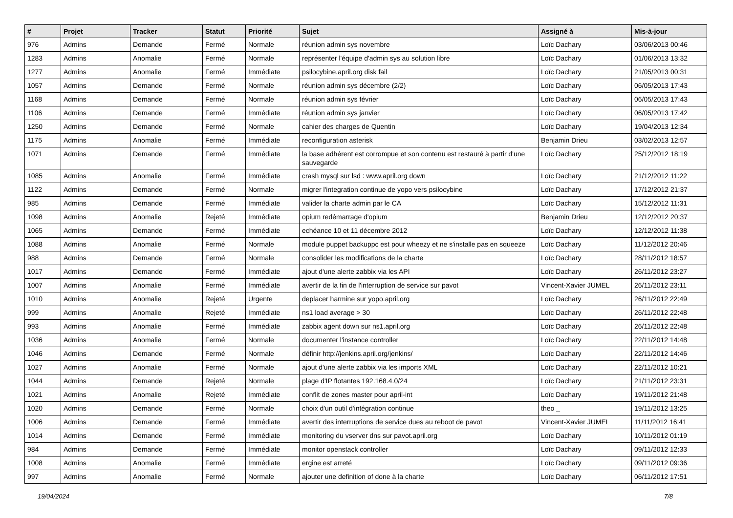| # | Projet | Tracker | Statut | Priorité | Sujet | Assigné à | Mis-à-jour |
| --- | --- | --- | --- | --- | --- | --- | --- |
| 976 | Admins | Demande | Fermé | Normale | réunion admin sys novembre | Loïc Dachary | 03/06/2013 00:46 |
| 1283 | Admins | Anomalie | Fermé | Normale | représenter l'équipe d'admin sys au solution libre | Loïc Dachary | 01/06/2013 13:32 |
| 1277 | Admins | Anomalie | Fermé | Immédiate | psilocybine.april.org disk fail | Loïc Dachary | 21/05/2013 00:31 |
| 1057 | Admins | Demande | Fermé | Normale | réunion admin sys décembre (2/2) | Loïc Dachary | 06/05/2013 17:43 |
| 1168 | Admins | Demande | Fermé | Normale | réunion admin sys février | Loïc Dachary | 06/05/2013 17:43 |
| 1106 | Admins | Demande | Fermé | Immédiate | réunion admin sys janvier | Loïc Dachary | 06/05/2013 17:42 |
| 1250 | Admins | Demande | Fermé | Normale | cahier des charges de Quentin | Loïc Dachary | 19/04/2013 12:34 |
| 1175 | Admins | Anomalie | Fermé | Immédiate | reconfiguration asterisk | Benjamin Drieu | 03/02/2013 12:57 |
| 1071 | Admins | Demande | Fermé | Immédiate | la base adhérent est corrompue et son contenu est restauré à partir d'une sauvegarde | Loïc Dachary | 25/12/2012 18:19 |
| 1085 | Admins | Anomalie | Fermé | Immédiate | crash mysql sur lsd : www.april.org down | Loïc Dachary | 21/12/2012 11:22 |
| 1122 | Admins | Demande | Fermé | Normale | migrer l'integration continue de yopo vers psilocybine | Loïc Dachary | 17/12/2012 21:37 |
| 985 | Admins | Demande | Fermé | Immédiate | valider la charte admin par le CA | Loïc Dachary | 15/12/2012 11:31 |
| 1098 | Admins | Anomalie | Rejeté | Immédiate | opium redémarrage d'opium | Benjamin Drieu | 12/12/2012 20:37 |
| 1065 | Admins | Demande | Fermé | Immédiate | echéance 10 et 11 décembre 2012 | Loïc Dachary | 12/12/2012 11:38 |
| 1088 | Admins | Anomalie | Fermé | Normale | module puppet backuppc est pour wheezy et ne s'installe pas en squeeze | Loïc Dachary | 11/12/2012 20:46 |
| 988 | Admins | Demande | Fermé | Normale | consolider les modifications de la charte | Loïc Dachary | 28/11/2012 18:57 |
| 1017 | Admins | Demande | Fermé | Immédiate | ajout d'une alerte zabbix via les API | Loïc Dachary | 26/11/2012 23:27 |
| 1007 | Admins | Anomalie | Fermé | Immédiate | avertir de la fin de l'interruption de service sur pavot | Vincent-Xavier JUMEL | 26/11/2012 23:11 |
| 1010 | Admins | Anomalie | Rejeté | Urgente | deplacer harmine sur yopo.april.org | Loïc Dachary | 26/11/2012 22:49 |
| 999 | Admins | Anomalie | Rejeté | Immédiate | ns1 load average > 30 | Loïc Dachary | 26/11/2012 22:48 |
| 993 | Admins | Anomalie | Fermé | Immédiate | zabbix agent down sur ns1.april.org | Loïc Dachary | 26/11/2012 22:48 |
| 1036 | Admins | Anomalie | Fermé | Normale | documenter l'instance controller | Loïc Dachary | 22/11/2012 14:48 |
| 1046 | Admins | Demande | Fermé | Normale | définir http://jenkins.april.org/jenkins/ | Loïc Dachary | 22/11/2012 14:46 |
| 1027 | Admins | Anomalie | Fermé | Normale | ajout d'une alerte zabbix via les imports XML | Loïc Dachary | 22/11/2012 10:21 |
| 1044 | Admins | Demande | Rejeté | Normale | plage d'IP flotantes 192.168.4.0/24 | Loïc Dachary | 21/11/2012 23:31 |
| 1021 | Admins | Anomalie | Rejeté | Immédiate | conflit de zones master pour april-int | Loïc Dachary | 19/11/2012 21:48 |
| 1020 | Admins | Demande | Fermé | Normale | choix d'un outil d'intégration continue | theo _ | 19/11/2012 13:25 |
| 1006 | Admins | Demande | Fermé | Immédiate | avertir des interruptions de service dues au reboot de pavot | Vincent-Xavier JUMEL | 11/11/2012 16:41 |
| 1014 | Admins | Demande | Fermé | Immédiate | monitoring du vserver dns sur pavot.april.org | Loïc Dachary | 10/11/2012 01:19 |
| 984 | Admins | Demande | Fermé | Immédiate | monitor openstack controller | Loïc Dachary | 09/11/2012 12:33 |
| 1008 | Admins | Anomalie | Fermé | Immédiate | ergine est arreté | Loïc Dachary | 09/11/2012 09:36 |
| 997 | Admins | Anomalie | Fermé | Normale | ajouter une definition of done à la charte | Loïc Dachary | 06/11/2012 17:51 |
19/04/2024 7/8